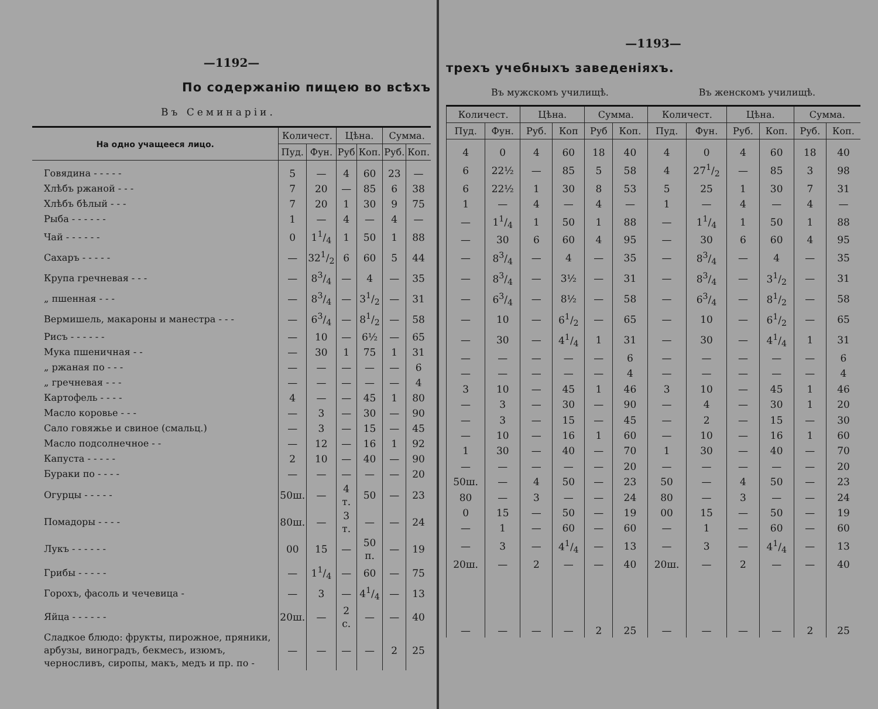—1192—
По содержанію пищею во всѣхъ
Въ Семинаріи.
| На одно учащееся лицо. | Количест. | | Цѣна. | | Сумма. | |
| --- | --- | --- | --- | --- | --- | --- |
| | Пуд. | Фун. | Руб | Коп. | Руб. | Коп. |
| Говядина - - - - - | 5 | — | 4 | 60 | 23 | — |
| Хлѣбъ ржаной - - - | 7 | 20 | — | 85 | 6 | 38 |
| Хлѣбъ бѣлый - - - | 7 | 20 | 1 | 30 | 9 | 75 |
| Рыба - - - - - - | 1 | — | 4 | — | 4 | — |
| Чай - - - - - - | 0 | 11/4 | 1 | 50 | 1 | 88 |
| Сахаръ - - - - - | — | 321/2 | 6 | 60 | 5 | 44 |
| Крупа гречневая - - - | — | 83/4 | — | 4 | — | 35 |
| „ пшенная - - - | — | 83/4 | — | 31/2 | — | 31 |
| Вермишель, макароны и манестра - - - | — | 63/4 | — | 81/2 | — | 58 |
| Рисъ - - - - - - | — | 10 | — | 6½ | — | 65 |
| Мука пшеничная - - | — | 30 | 1 | 75 | 1 | 31 |
| „ ржаная по - - - | — | — | — | — | — | 6 |
| „ гречневая - - - | — | — | — | — | — | 4 |
| Картофель - - - - | 4 | — | — | 45 | 1 | 80 |
| Масло коровье - - - | — | 3 | — | 30 | — | 90 |
| Сало говяжье и свиное (смальц.) | — | 3 | — | 15 | — | 45 |
| Масло подсолнечное - - | — | 12 | — | 16 | 1 | 92 |
| Капуста - - - - - | 2 | 10 | — | 40 | — | 90 |
| Бураки по - - - - | — | — | — | — | — | 20 |
| Огурцы - - - - - | 50ш. | — | 4 т. | 50 | — | 23 |
| Помадоры - - - - | 80ш. | — | 3 т. | — | — | 24 |
| Лукъ - - - - - - | 00 | 15 | — | 50 п. | — | 19 |
| Грибы - - - - - | — | 11/4 | — | 60 | — | 75 |
| Горохъ, фасоль и чечевица - | — | 3 | — | 41/4 | — | 13 |
| Яйца - - - - - - | 20ш. | — | 2 с. | — | — | 40 |
| Сладкое блюдо: фрукты, пирожное, пряники, арбузы, виноградъ, бекмесъ, изюмъ, черносливъ, сиропы, макъ, медъ и пр. по - | — | — | — | — | 2 | 25 |
—1193—
трехъ учебныхъ заведеніяхъ.
Въ мужскомъ училищѣ. Въ женскомъ училищѣ.
| Количест. | | Цѣна. | | Сумма. | | Количест. | | Цѣна. | | Сумма. | |
| --- | --- | --- | --- | --- | --- | --- | --- | --- | --- | --- | --- |
| Пуд. | Фун. | Руб. | Коп | Руб | Коп. | Пуд. | Фун. | Руб. | Коп. | Руб. | Коп. |
| 4 | 0 | 4 | 60 | 18 | 40 | 4 | 0 | 4 | 60 | 18 | 40 |
| 6 | 22½ | — | 85 | 5 | 58 | 4 | 271/2 | — | 85 | 3 | 98 |
| 6 | 22½ | 1 | 30 | 8 | 53 | 5 | 25 | 1 | 30 | 7 | 31 |
| 1 | — | 4 | — | 4 | — | 1 | — | 4 | — | 4 | — |
| — | 11/4 | 1 | 50 | 1 | 88 | — | 11/4 | 1 | 50 | 1 | 88 |
| — | 30 | 6 | 60 | 4 | 95 | — | 30 | 6 | 60 | 4 | 95 |
| — | 83/4 | — | 4 | — | 35 | — | 83/4 | — | 4 | — | 35 |
| — | 83/4 | — | 3½ | — | 31 | — | 83/4 | — | 31/2 | — | 31 |
| — | 63/4 | — | 8½ | — | 58 | — | 63/4 | — | 81/2 | — | 58 |
| — | 10 | — | 61/2 | — | 65 | — | 10 | — | 61/2 | — | 65 |
| — | 30 | — | 41/4 | 1 | 31 | — | 30 | — | 41/4 | 1 | 31 |
| — | — | — | — | — | 6 | — | — | — | — | — | 6 |
| — | — | — | — | — | 4 | — | — | — | — | — | 4 |
| 3 | 10 | — | 45 | 1 | 46 | 3 | 10 | — | 45 | 1 | 46 |
| — | 3 | — | 30 | — | 90 | — | 4 | — | 30 | 1 | 20 |
| — | 3 | — | 15 | — | 45 | — | 2 | — | 15 | — | 30 |
| — | 10 | — | 16 | 1 | 60 | — | 10 | — | 16 | 1 | 60 |
| 1 | 30 | — | 40 | — | 70 | 1 | 30 | — | 40 | — | 70 |
| — | — | — | — | — | 20 | — | — | — | — | — | 20 |
| 50ш. | — | 4 | 50 | — | 23 | 50 | — | 4 | 50 | — | 23 |
| 80 | — | 3 | — | — | 24 | 80 | — | 3 | — | — | 24 |
| 0 | 15 | — | 50 | — | 19 | 00 | 15 | — | 50 | — | 19 |
| — | 1 | — | 60 | — | 60 | — | 1 | — | 60 | — | 60 |
| — | 3 | — | 41/4 | — | 13 | — | 3 | — | 41/4 | — | 13 |
| 20ш. | — | 2 | — | — | 40 | 20ш. | — | 2 | — | — | 40 |
| — | — | — | — | 2 | 25 | — | — | — | — | 2 | 25 |